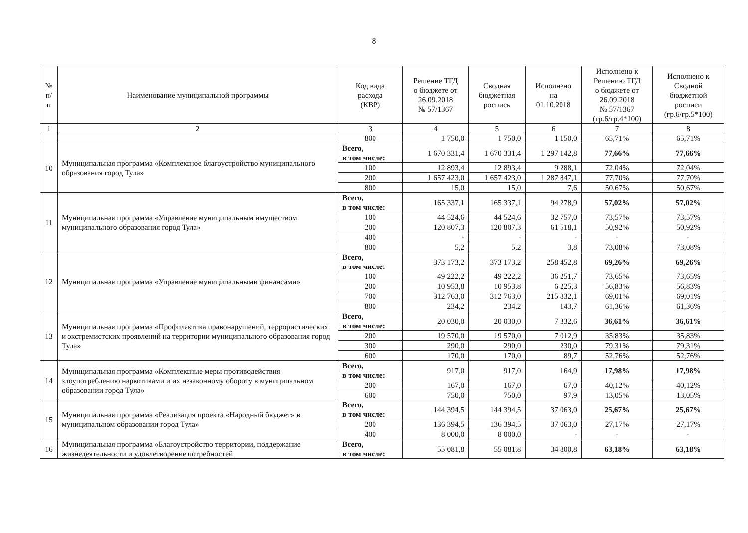8
| № п/п | Наименование муниципальной программы | Код вида расхода (КВР) | Решение ТГД о бюджете от 26.09.2018 № 57/1367 | Сводная бюджетная роспись | Исполнено на 01.10.2018 | Исполнено к Решению ТГД о бюджете от 26.09.2018 № 57/1367 (гр.6/гр.4*100) | Исполнено к Сводной бюджетной росписи (гр.6/гр.5*100) |
| --- | --- | --- | --- | --- | --- | --- | --- |
| 1 | 2 | 3 | 4 | 5 | 6 | 7 | 8 |
| | | 800 | 1 750,0 | 1 750,0 | 1 150,0 | 65,71% | 65,71% |
| 10 | Муниципальная программа «Комплексное благоустройство муниципального образования город Тула» | Всего, в том числе: | 1 670 331,4 | 1 670 331,4 | 1 297 142,8 | 77,66% | 77,66% |
| | | 100 | 12 893,4 | 12 893,4 | 9 288,1 | 72,04% | 72,04% |
| | | 200 | 1 657 423,0 | 1 657 423,0 | 1 287 847,1 | 77,70% | 77,70% |
| | | 800 | 15,0 | 15,0 | 7,6 | 50,67% | 50,67% |
| 11 | Муниципальная программа «Управление муниципальным имуществом муниципального образования город Тула» | Всего, в том числе: | 165 337,1 | 165 337,1 | 94 278,9 | 57,02% | 57,02% |
| | | 100 | 44 524,6 | 44 524,6 | 32 757,0 | 73,57% | 73,57% |
| | | 200 | 120 807,3 | 120 807,3 | 61 518,1 | 50,92% | 50,92% |
| | | 400 | - | - | - | - | - |
| | | 800 | 5,2 | 5,2 | 3,8 | 73,08% | 73,08% |
| 12 | Муниципальная программа «Управление муниципальными финансами» | Всего, в том числе: | 373 173,2 | 373 173,2 | 258 452,8 | 69,26% | 69,26% |
| | | 100 | 49 222,2 | 49 222,2 | 36 251,7 | 73,65% | 73,65% |
| | | 200 | 10 953,8 | 10 953,8 | 6 225,3 | 56,83% | 56,83% |
| | | 700 | 312 763,0 | 312 763,0 | 215 832,1 | 69,01% | 69,01% |
| | | 800 | 234,2 | 234,2 | 143,7 | 61,36% | 61,36% |
| 13 | Муниципальная программа «Профилактика правонарушений, террористических и экстремистских проявлений на территории муниципального образования город Тула» | Всего, в том числе: | 20 030,0 | 20 030,0 | 7 332,6 | 36,61% | 36,61% |
| | | 200 | 19 570,0 | 19 570,0 | 7 012,9 | 35,83% | 35,83% |
| | | 300 | 290,0 | 290,0 | 230,0 | 79,31% | 79,31% |
| | | 600 | 170,0 | 170,0 | 89,7 | 52,76% | 52,76% |
| 14 | Муниципальная программа «Комплексные меры противодействия злоупотреблению наркотиками и их незаконному обороту в муниципальном образовании город Тула» | Всего, в том числе: | 917,0 | 917,0 | 164,9 | 17,98% | 17,98% |
| | | 200 | 167,0 | 167,0 | 67,0 | 40,12% | 40,12% |
| | | 600 | 750,0 | 750,0 | 97,9 | 13,05% | 13,05% |
| 15 | Муниципальная программа «Реализация проекта «Народный бюджет» в муниципальном образовании город Тула» | Всего, в том числе: | 144 394,5 | 144 394,5 | 37 063,0 | 25,67% | 25,67% |
| | | 200 | 136 394,5 | 136 394,5 | 37 063,0 | 27,17% | 27,17% |
| | | 400 | 8 000,0 | 8 000,0 | - | - | - |
| 16 | Муниципальная программа «Благоустройство территории, поддержание жизнедеятельности и удовлетворение потребностей | Всего, в том числе: | 55 081,8 | 55 081,8 | 34 800,8 | 63,18% | 63,18% |